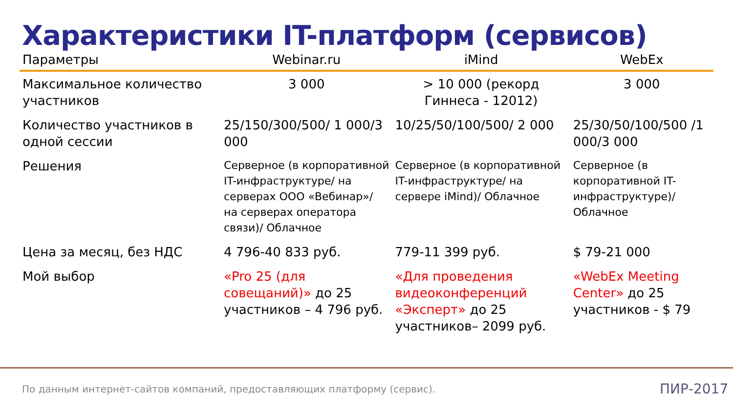Характеристики IT-платформ (сервисов)
| Параметры | Webinar.ru | iMind | WebEx |
| --- | --- | --- | --- |
| Максимальное количество участников | 3 000 | > 10 000 (рекорд Гиннеса - 12012) | 3 000 |
| Количество участников в одной сессии | 25/150/300/500/ 1 000/3 000 | 10/25/50/100/500/ 2 000 | 25/30/50/100/500 /1 000/3 000 |
| Решения | Серверное (в корпоративной IT-инфраструктуре/ на серверах ООО «Вебинар»/ на серверах оператора связи)/ Облачное | Серверное (в корпоративной IT-инфраструктуре/ на сервере iMind)/ Облачное | Серверное (в корпоративной IT-инфраструктуре)/ Облачное |
| Цена за месяц, без НДС | 4 796-40 833 руб. | 779-11 399 руб. | $ 79-21 000 |
| Мой выбор | «Pro 25 (для совещаний)» до 25 участников – 4 796 руб. | «Для проведения видеоконференций «Эксперт» до 25 участников– 2099 руб. | «WebEx Meeting Center» до 25 участников - $ 79 |
По данным интернет-сайтов компаний, предоставляющих платформу (сервис).
ПИР-2017